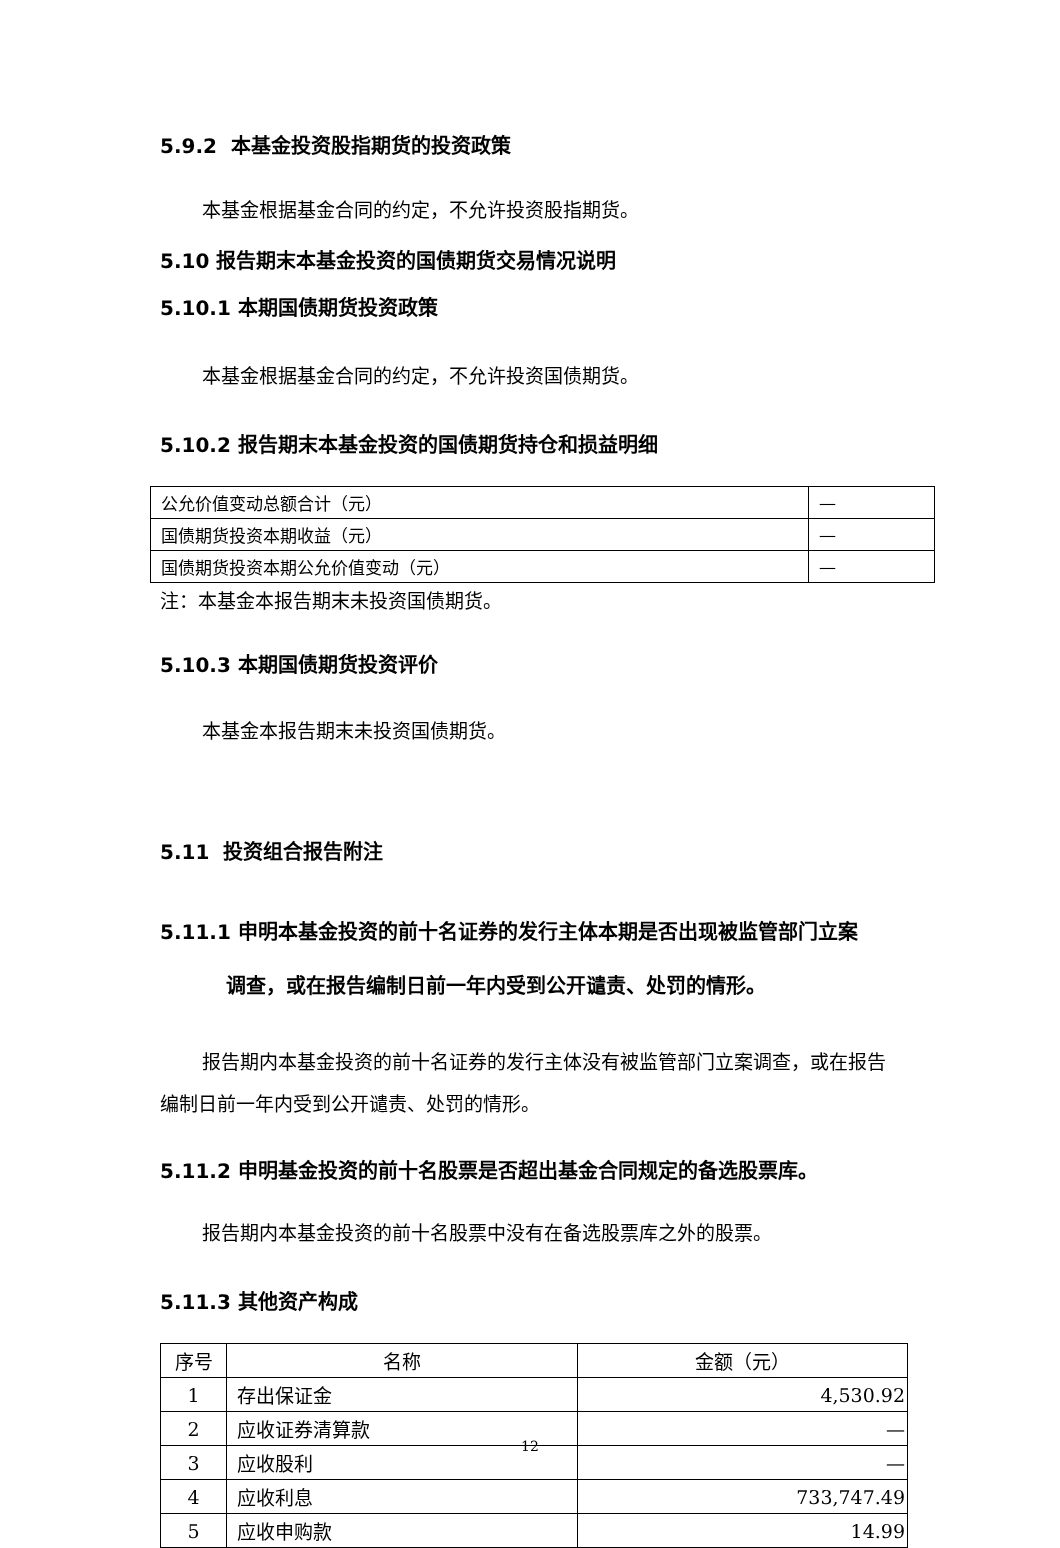5.9.2 本基金投资股指期货的投资政策
本基金根据基金合同的约定，不允许投资股指期货。
5.10 报告期末本基金投资的国债期货交易情况说明
5.10.1 本期国债期货投资政策
本基金根据基金合同的约定，不允许投资国债期货。
5.10.2 报告期末本基金投资的国债期货持仓和损益明细
| 公允价值变动总额合计（元） | — |
| 国债期货投资本期收益（元） | — |
| 国债期货投资本期公允价值变动（元） | — |
注：本基金本报告期末未投资国债期货。
5.10.3 本期国债期货投资评价
本基金本报告期末未投资国债期货。
5.11 投资组合报告附注
5.11.1 申明本基金投资的前十名证券的发行主体本期是否出现被监管部门立案
调查，或在报告编制日前一年内受到公开谴责、处罚的情形。
报告期内本基金投资的前十名证券的发行主体没有被监管部门立案调查，或在报告编制日前一年内受到公开谴责、处罚的情形。
5.11.2 申明基金投资的前十名股票是否超出基金合同规定的备选股票库。
报告期内本基金投资的前十名股票中没有在备选股票库之外的股票。
5.11.3 其他资产构成
| 序号 | 名称 | 金额（元） |
| --- | --- | --- |
| 1 | 存出保证金 | 4,530.92 |
| 2 | 应收证券清算款 | — |
| 3 | 应收股利 | — |
| 4 | 应收利息 | 733,747.49 |
| 5 | 应收申购款 | 14.99 |
12